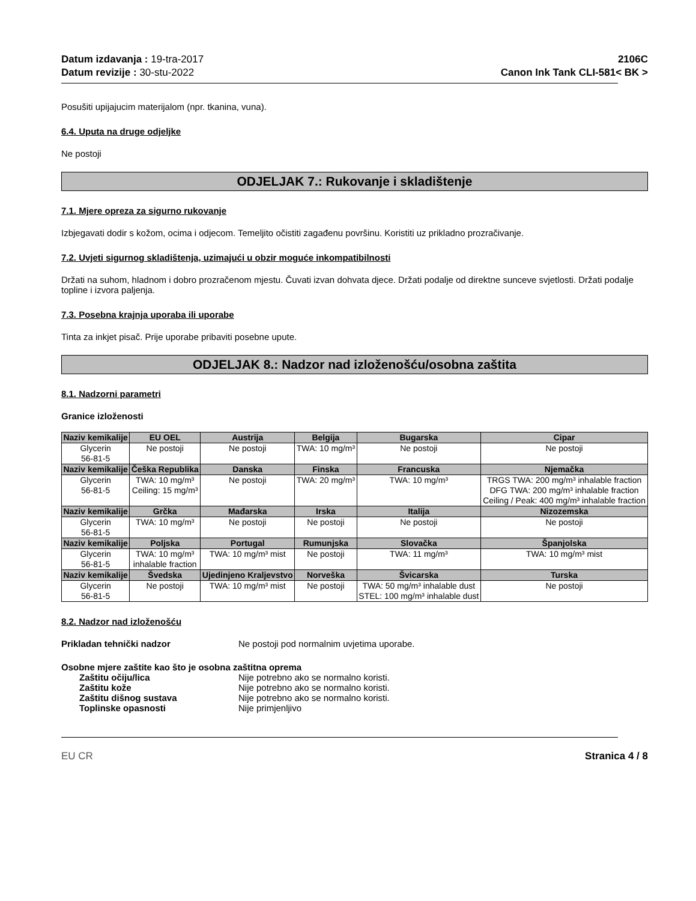Datum izdavanja : 19-tra-2017
Datum revizije : 30-stu-2022
2106C
Canon Ink Tank CLI-581< BK >
Posušiti upijajucim materijalom (npr. tkanina, vuna).
6.4. Uputa na druge odjeljke
Ne postoji
ODJELJAK 7.: Rukovanje i skladištenje
7.1. Mjere opreza za sigurno rukovanje
Izbjegavati dodir s kožom, ocima i odjecom. Temeljito očistiti zagađenu površinu. Koristiti uz prikladno prozračivanje.
7.2. Uvjeti sigurnog skladištenja, uzimajući u obzir moguće inkompatibilnosti
Držati na suhom, hladnom i dobro prozračenom mjestu. Čuvati izvan dohvata djece. Držati podalje od direktne sunceve svjetlosti. Držati podalje topline i izvora paljenja.
7.3. Posebna krajnja uporaba ili uporabe
Tinta za inkjet pisač. Prije uporabe pribaviti posebne upute.
ODJELJAK 8.: Nadzor nad izloženošću/osobna zaštita
8.1. Nadzorni parametri
Granice izloženosti
| Naziv kemikalije | EU OEL | Austrija | Belgija | Bugarska | Cipar |
| --- | --- | --- | --- | --- | --- |
| Glycerin 56-81-5 | Ne postoji | Ne postoji | TWA: 10 mg/m³ | Ne postoji | Ne postoji |
| Naziv kemikalije | Češka Republika | Danska | Finska | Francuska | Njemačka |
| Glycerin 56-81-5 | TWA: 10 mg/m³ Ceiling: 15 mg/m³ | Ne postoji | TWA: 20 mg/m³ | TWA: 10 mg/m³ | TRGS TWA: 200 mg/m³ inhalable fraction DFG TWA: 200 mg/m³ inhalable fraction Ceiling / Peak: 400 mg/m³ inhalable fraction |
| Naziv kemikalije | Grčka | Mađarska | Irska | Italija | Nizozemska |
| Glycerin 56-81-5 | TWA: 10 mg/m³ | Ne postoji | Ne postoji | Ne postoji | Ne postoji |
| Naziv kemikalije | Poljska | Portugal | Rumunjska | Slovačka | Španjolska |
| Glycerin 56-81-5 | TWA: 10 mg/m³ inhalable fraction | TWA: 10 mg/m³ mist | Ne postoji | TWA: 11 mg/m³ | TWA: 10 mg/m³ mist |
| Naziv kemikalije | Švedska | Ujedinjeno Kraljevstvo | Norveška | Švicarska | Turska |
| Glycerin 56-81-5 | Ne postoji | TWA: 10 mg/m³ mist | Ne postoji | TWA: 50 mg/m³ inhalable dust STEL: 100 mg/m³ inhalable dust | Ne postoji |
8.2. Nadzor nad izloženošću
Prikladan tehnički nadzor Ne postoji pod normalnim uvjetima uporabe.
Osobne mjere zaštite kao što je osobna zaštitna oprema
Zaštitu očiju/lica Nije potrebno ako se normalno koristi.
Zaštitu kože Nije potrebno ako se normalno koristi.
Zaštitu dišnog sustava Nije potrebno ako se normalno koristi.
Toplinske opasnosti Nije primjenljivo
EU CR Stranica 4 / 8